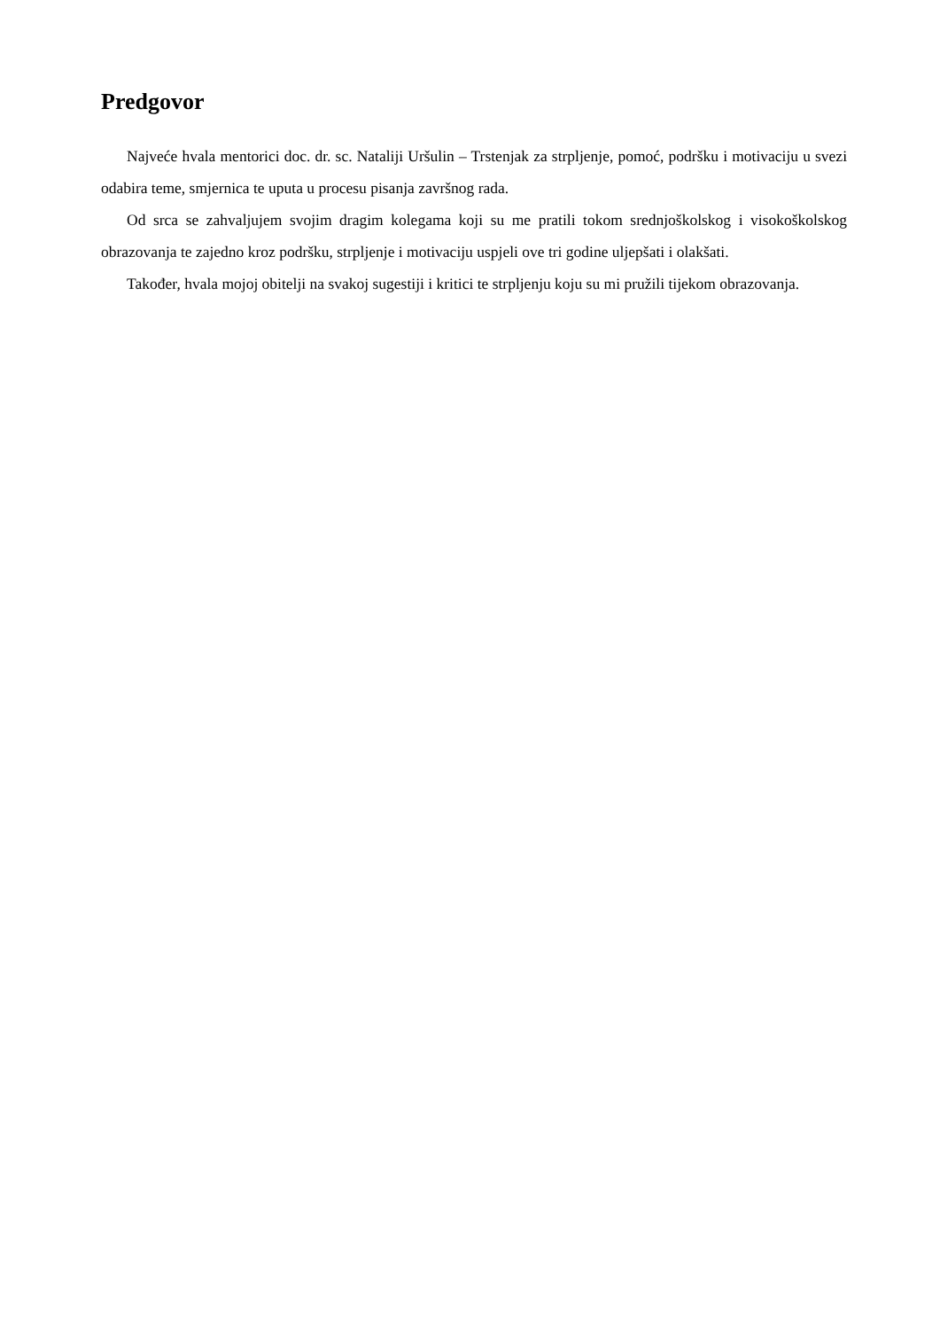Predgovor
Najveće hvala mentorici doc. dr. sc. Nataliji Uršulin – Trstenjak za strpljenje, pomoć, podršku i motivaciju u svezi odabira teme, smjernica te uputa u procesu pisanja završnog rada.
Od srca se zahvaljujem svojim dragim kolegama koji su me pratili tokom srednjoškolskog i visokoškolskog obrazovanja te zajedno kroz podršku, strpljenje i motivaciju uspjeli ove tri godine uljepšati i olakšati.
Također, hvala mojoj obitelji na svakoj sugestiji i kritici te strpljenju koju su mi pružili tijekom obrazovanja.